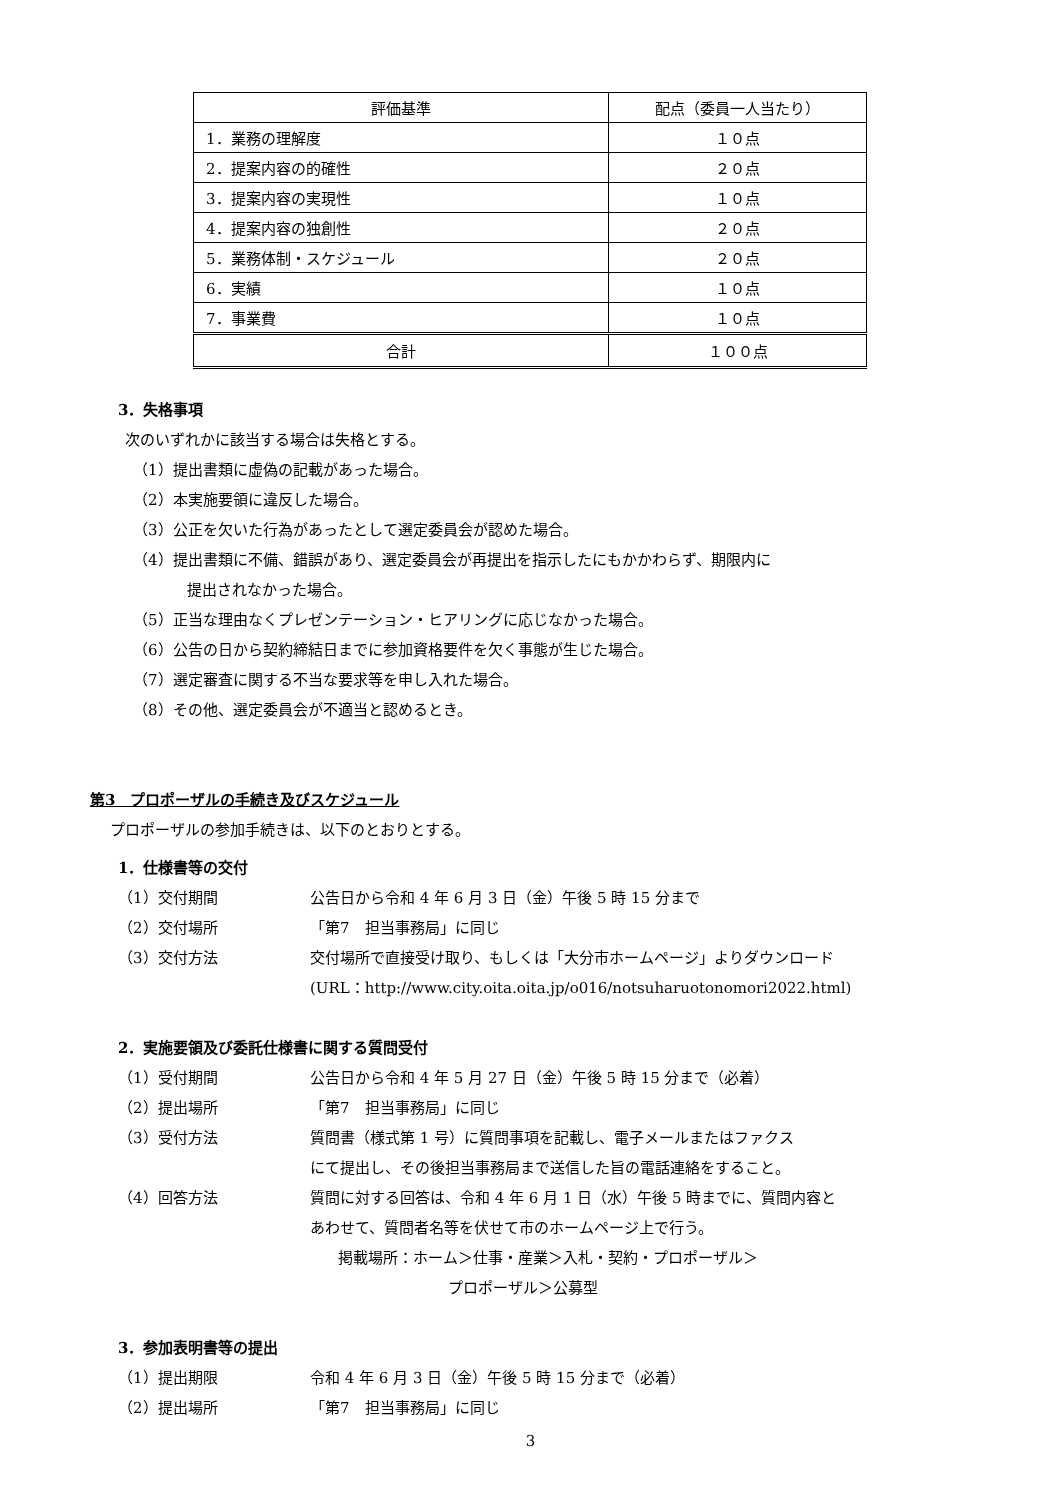| 評価基準 | 配点（委員一人当たり） |
| --- | --- |
| 1．業務の理解度 | １０点 |
| 2．提案内容の的確性 | ２０点 |
| 3．提案内容の実現性 | １０点 |
| 4．提案内容の独創性 | ２０点 |
| 5．業務体制・スケジュール | ２０点 |
| 6．実績 | １０点 |
| 7．事業費 | １０点 |
| 合計 | １００点 |
3．失格事項
次のいずれかに該当する場合は失格とする。
（1）提出書類に虚偽の記載があった場合。
（2）本実施要領に違反した場合。
（3）公正を欠いた行為があったとして選定委員会が認めた場合。
（4）提出書類に不備、錯誤があり、選定委員会が再提出を指示したにもかかわらず、期限内に
提出されなかった場合。
（5）正当な理由なくプレゼンテーション・ヒアリングに応じなかった場合。
（6）公告の日から契約締結日までに参加資格要件を欠く事態が生じた場合。
（7）選定審査に関する不当な要求等を申し入れた場合。
（8）その他、選定委員会が不適当と認めるとき。
第3　プロポーザルの手続き及びスケジュール
プロポーザルの参加手続きは、以下のとおりとする。
1．仕様書等の交付
（1）交付期間 公告日から令和 4 年 6 月 3 日（金）午後 5 時 15 分まで
（2）交付場所 「第7　担当事務局」に同じ
（3）交付方法 交付場所で直接受け取り、もしくは「大分市ホームページ」よりダウンロード
(URL：http://www.city.oita.oita.jp/o016/notsuharuotonomori2022.html)
2．実施要領及び委託仕様書に関する質問受付
（1）受付期間 公告日から令和 4 年 5 月 27 日（金）午後 5 時 15 分まで（必着）
（2）提出場所 「第7　担当事務局」に同じ
（3）受付方法 質問書（様式第 1 号）に質問事項を記載し、電子メールまたはファクス
にて提出し、その後担当事務局まで送信した旨の電話連絡をすること。
（4）回答方法 質問に対する回答は、令和 4 年 6 月 1 日（水）午後 5 時までに、質問内容と
あわせて、質問者名等を伏せて市のホームページ上で行う。
掲載場所：ホーム＞仕事・産業＞入札・契約・プロポーザル＞
プロポーザル＞公募型
3．参加表明書等の提出
（1）提出期限 令和 4 年 6 月 3 日（金）午後 5 時 15 分まで（必着）
（2）提出場所 「第7　担当事務局」に同じ
3